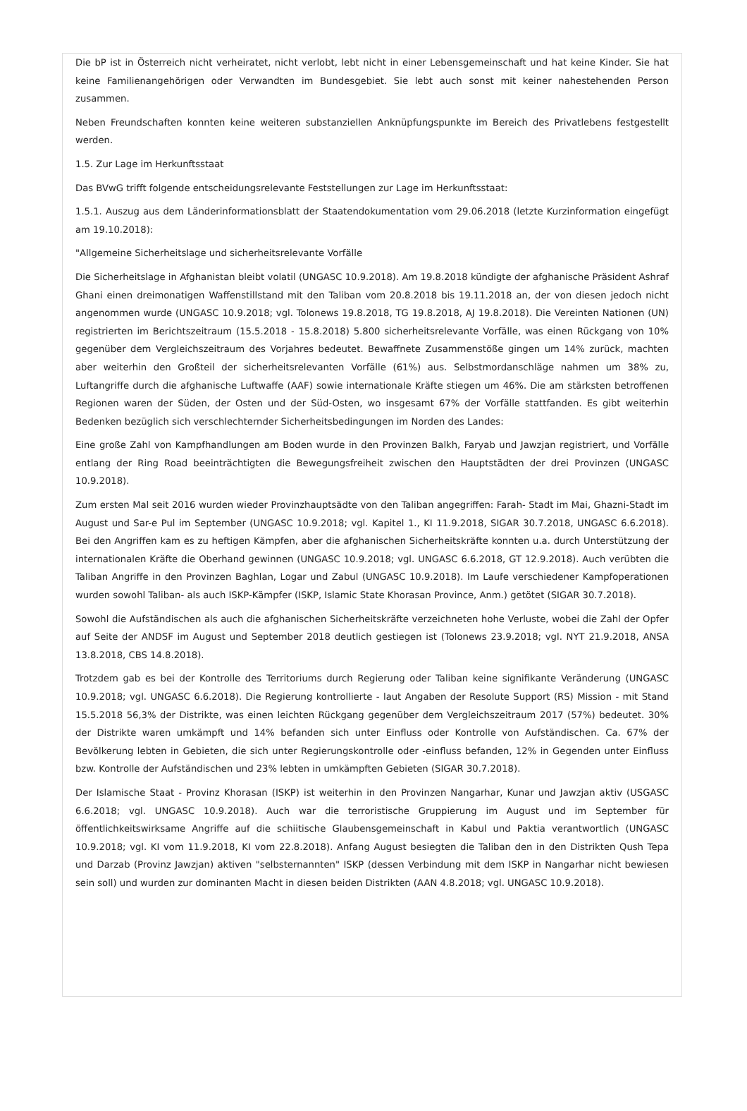Die bP ist in Österreich nicht verheiratet, nicht verlobt, lebt nicht in einer Lebensgemeinschaft und hat keine Kinder. Sie hat keine Familienangehörigen oder Verwandten im Bundesgebiet. Sie lebt auch sonst mit keiner nahestehenden Person zusammen.
Neben Freundschaften konnten keine weiteren substanziellen Anknüpfungspunkte im Bereich des Privatlebens festgestellt werden.
1.5. Zur Lage im Herkunftsstaat
Das BVwG trifft folgende entscheidungsrelevante Feststellungen zur Lage im Herkunftsstaat:
1.5.1. Auszug aus dem Länderinformationsblatt der Staatendokumentation vom 29.06.2018 (letzte Kurzinformation eingefügt am 19.10.2018):
"Allgemeine Sicherheitslage und sicherheitsrelevante Vorfälle
Die Sicherheitslage in Afghanistan bleibt volatil (UNGASC 10.9.2018). Am 19.8.2018 kündigte der afghanische Präsident Ashraf Ghani einen dreimonatigen Waffenstillstand mit den Taliban vom 20.8.2018 bis 19.11.2018 an, der von diesen jedoch nicht angenommen wurde (UNGASC 10.9.2018; vgl. Tolonews 19.8.2018, TG 19.8.2018, AJ 19.8.2018). Die Vereinten Nationen (UN) registrierten im Berichtszeitraum (15.5.2018 - 15.8.2018) 5.800 sicherheitsrelevante Vorfälle, was einen Rückgang von 10% gegenüber dem Vergleichszeitraum des Vorjahres bedeutet. Bewaffnete Zusammenstöße gingen um 14% zurück, machten aber weiterhin den Großteil der sicherheitsrelevanten Vorfälle (61%) aus. Selbstmordanschläge nahmen um 38% zu, Luftangriffe durch die afghanische Luftwaffe (AAF) sowie internationale Kräfte stiegen um 46%. Die am stärksten betroffenen Regionen waren der Süden, der Osten und der Süd-Osten, wo insgesamt 67% der Vorfälle stattfanden. Es gibt weiterhin Bedenken bezüglich sich verschlechternder Sicherheitsbedingungen im Norden des Landes:
Eine große Zahl von Kampfhandlungen am Boden wurde in den Provinzen Balkh, Faryab und Jawzjan registriert, und Vorfälle entlang der Ring Road beeinträchtigten die Bewegungsfreiheit zwischen den Hauptstädten der drei Provinzen (UNGASC 10.9.2018).
Zum ersten Mal seit 2016 wurden wieder Provinzhauptsädte von den Taliban angegriffen: Farah- Stadt im Mai, Ghazni-Stadt im August und Sar-e Pul im September (UNGASC 10.9.2018; vgl. Kapitel 1., KI 11.9.2018, SIGAR 30.7.2018, UNGASC 6.6.2018). Bei den Angriffen kam es zu heftigen Kämpfen, aber die afghanischen Sicherheitskräfte konnten u.a. durch Unterstützung der internationalen Kräfte die Oberhand gewinnen (UNGASC 10.9.2018; vgl. UNGASC 6.6.2018, GT 12.9.2018). Auch verübten die Taliban Angriffe in den Provinzen Baghlan, Logar und Zabul (UNGASC 10.9.2018). Im Laufe verschiedener Kampfoperationen wurden sowohl Taliban- als auch ISKP-Kämpfer (ISKP, Islamic State Khorasan Province, Anm.) getötet (SIGAR 30.7.2018).
Sowohl die Aufständischen als auch die afghanischen Sicherheitskräfte verzeichneten hohe Verluste, wobei die Zahl der Opfer auf Seite der ANDSF im August und September 2018 deutlich gestiegen ist (Tolonews 23.9.2018; vgl. NYT 21.9.2018, ANSA 13.8.2018, CBS 14.8.2018).
Trotzdem gab es bei der Kontrolle des Territoriums durch Regierung oder Taliban keine signifikante Veränderung (UNGASC 10.9.2018; vgl. UNGASC 6.6.2018). Die Regierung kontrollierte - laut Angaben der Resolute Support (RS) Mission - mit Stand 15.5.2018 56,3% der Distrikte, was einen leichten Rückgang gegenüber dem Vergleichszeitraum 2017 (57%) bedeutet. 30% der Distrikte waren umkämpft und 14% befanden sich unter Einfluss oder Kontrolle von Aufständischen. Ca. 67% der Bevölkerung lebten in Gebieten, die sich unter Regierungskontrolle oder -einfluss befanden, 12% in Gegenden unter Einfluss bzw. Kontrolle der Aufständischen und 23% lebten in umkämpften Gebieten (SIGAR 30.7.2018).
Der Islamische Staat - Provinz Khorasan (ISKP) ist weiterhin in den Provinzen Nangarhar, Kunar und Jawzjan aktiv (USGASC 6.6.2018; vgl. UNGASC 10.9.2018). Auch war die terroristische Gruppierung im August und im September für öffentlichkeitswirksame Angriffe auf die schiitische Glaubensgemeinschaft in Kabul und Paktia verantwortlich (UNGASC 10.9.2018; vgl. KI vom 11.9.2018, KI vom 22.8.2018). Anfang August besiegten die Taliban den in den Distrikten Qush Tepa und Darzab (Provinz Jawzjan) aktiven "selbsternannten" ISKP (dessen Verbindung mit dem ISKP in Nangarhar nicht bewiesen sein soll) und wurden zur dominanten Macht in diesen beiden Distrikten (AAN 4.8.2018; vgl. UNGASC 10.9.2018).